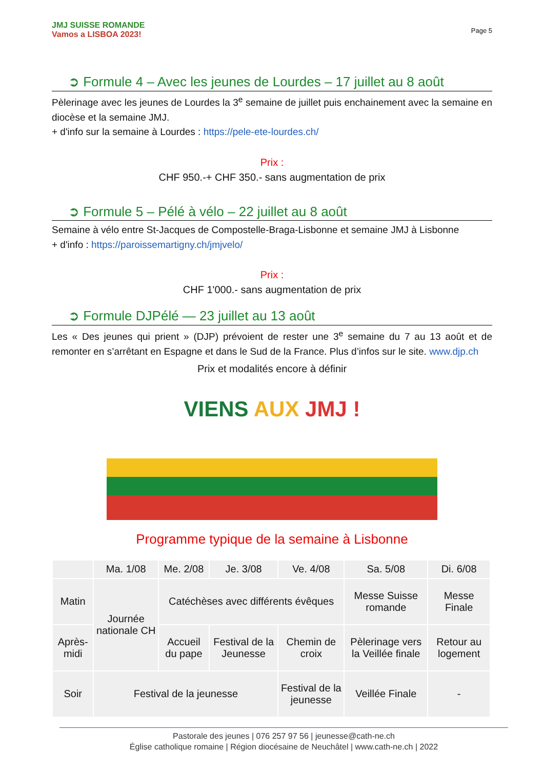JMJ SUISSE ROMANDE
Vamos a LISBOA 2023!
Page 5
➲ Formule 4 – Avec les jeunes de Lourdes – 17 juillet au 8 août
Pèlerinage avec les jeunes de Lourdes la 3<sup>e</sup> semaine de juillet puis enchainement avec la semaine en diocèse et la semaine JMJ.
+ d'info sur la semaine à Lourdes : https://pele-ete-lourdes.ch/
Prix :
CHF 950.-+ CHF 350.- sans augmentation de prix
➲ Formule 5 – Pélé à vélo – 22 juillet au 8 août
Semaine à vélo entre St-Jacques de Compostelle-Braga-Lisbonne et semaine JMJ à Lisbonne
+ d'info : https://paroissemartigny.ch/jmjvelo/
Prix :
CHF 1'000.- sans augmentation de prix
➲ Formule DJPélé — 23 juillet au 13 août
Les « Des jeunes qui prient » (DJP) prévoient de rester une 3<sup>e</sup> semaine du 7 au 13 août et de remonter en s’arrêtant en Espagne et dans le Sud de la France. Plus d’infos sur le site. www.djp.ch
Prix et modalités encore à définir
VIENS AUX JMJ !
Programme typique de la semaine à Lisbonne
| | Ma. 1/08 | Me. 2/08 | Je. 3/08 | Ve. 4/08 | Sa. 5/08 | Di. 6/08 |
| --- | --- | --- | --- | --- | --- | --- |
| Matin | Journée nationale CH | Catéchèses avec différents évêques | | | Messe Suisse romande | Messe Finale |
| Après-midi | | Accueil du pape | Festival de la Jeunesse | Chemin de croix | Pèlerinage vers la Veillée finale | Retour au logement |
| Soir | Festival de la jeunesse | | | Festival de la jeunesse | Veillée Finale | - |
Pastorale des jeunes | 076 257 97 56 | jeunesse@cath-ne.ch
Église catholique romaine | Région diocésaine de Neuchâtel | www.cath-ne.ch | 2022